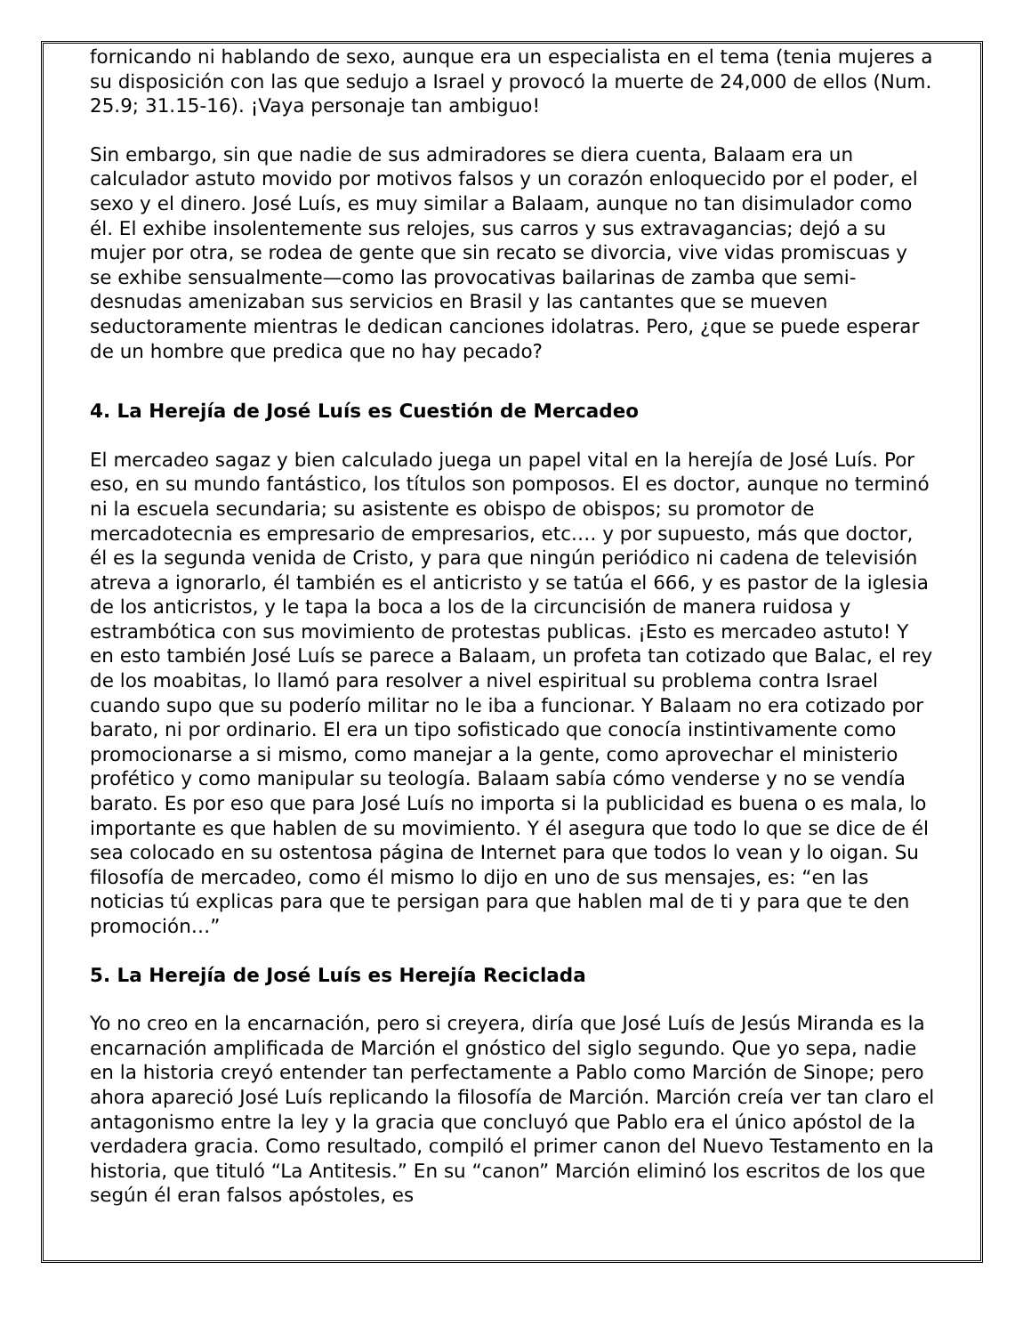fornicando ni hablando de sexo, aunque era un especialista en el tema (tenia mujeres a su disposición con las que sedujo a Israel y provocó la muerte de 24,000 de ellos (Num. 25.9; 31.15-16). ¡Vaya personaje tan ambiguo!
Sin embargo, sin que nadie de sus admiradores se diera cuenta, Balaam era un calculador astuto movido por motivos falsos y un corazón enloquecido por el poder, el sexo y el dinero. José Luís, es muy similar a Balaam, aunque no tan disimulador como él. El exhibe insolentemente sus relojes, sus carros y sus extravagancias; dejó a su mujer por otra, se rodea de gente que sin recato se divorcia, vive vidas promiscuas y se exhibe sensualmente—como las provocativas bailarinas de zamba que semi-desnudas amenizaban sus servicios en Brasil y las cantantes que se mueven seductoramente mientras le dedican canciones idolatras. Pero, ¿que se puede esperar de un hombre que predica que no hay pecado?
4. La Herejía de José Luís es Cuestión de Mercadeo
El mercadeo sagaz y bien calculado juega un papel vital en la herejía de José Luís. Por eso, en su mundo fantástico, los títulos son pomposos. El es doctor, aunque no terminó ni la escuela secundaria; su asistente es obispo de obispos; su promotor de mercadotecnia es empresario de empresarios, etc.… y por supuesto, más que doctor, él es la segunda venida de Cristo, y para que ningún periódico ni cadena de televisión atreva a ignorarlo, él también es el anticristo y se tatúa el 666, y es pastor de la iglesia de los anticristos, y le tapa la boca a los de la circuncisión de manera ruidosa y estrambótica con sus movimiento de protestas publicas. ¡Esto es mercadeo astuto! Y en esto también José Luís se parece a Balaam, un profeta tan cotizado que Balac, el rey de los moabitas, lo llamó para resolver a nivel espiritual su problema contra Israel cuando supo que su poderío militar no le iba a funcionar. Y Balaam no era cotizado por barato, ni por ordinario. El era un tipo sofisticado que conocía instintivamente como promocionarse a si mismo, como manejar a la gente, como aprovechar el ministerio profético y como manipular su teología. Balaam sabía cómo venderse y no se vendía barato. Es por eso que para José Luís no importa si la publicidad es buena o es mala, lo importante es que hablen de su movimiento. Y él asegura que todo lo que se dice de él sea colocado en su ostentosa página de Internet para que todos lo vean y lo oigan. Su filosofía de mercadeo, como él mismo lo dijo en uno de sus mensajes, es: “en las noticias tú explicas para que te persigan para que hablen mal de ti y para que te den promoción…”
5. La Herejía de José Luís es Herejía Reciclada
Yo no creo en la encarnación, pero si creyera, diría que José Luís de Jesús Miranda es la encarnación amplificada de Marción el gnóstico del siglo segundo. Que yo sepa, nadie en la historia creyó entender tan perfectamente a Pablo como Marción de Sinope; pero ahora apareció José Luís replicando la filosofía de Marción. Marción creía ver tan claro el antagonismo entre la ley y la gracia que concluyó que Pablo era el único apóstol de la verdadera gracia. Como resultado, compiló el primer canon del Nuevo Testamento en la historia, que tituló “La Antitesis.” En su “canon” Marción eliminó los escritos de los que según él eran falsos apóstoles, es